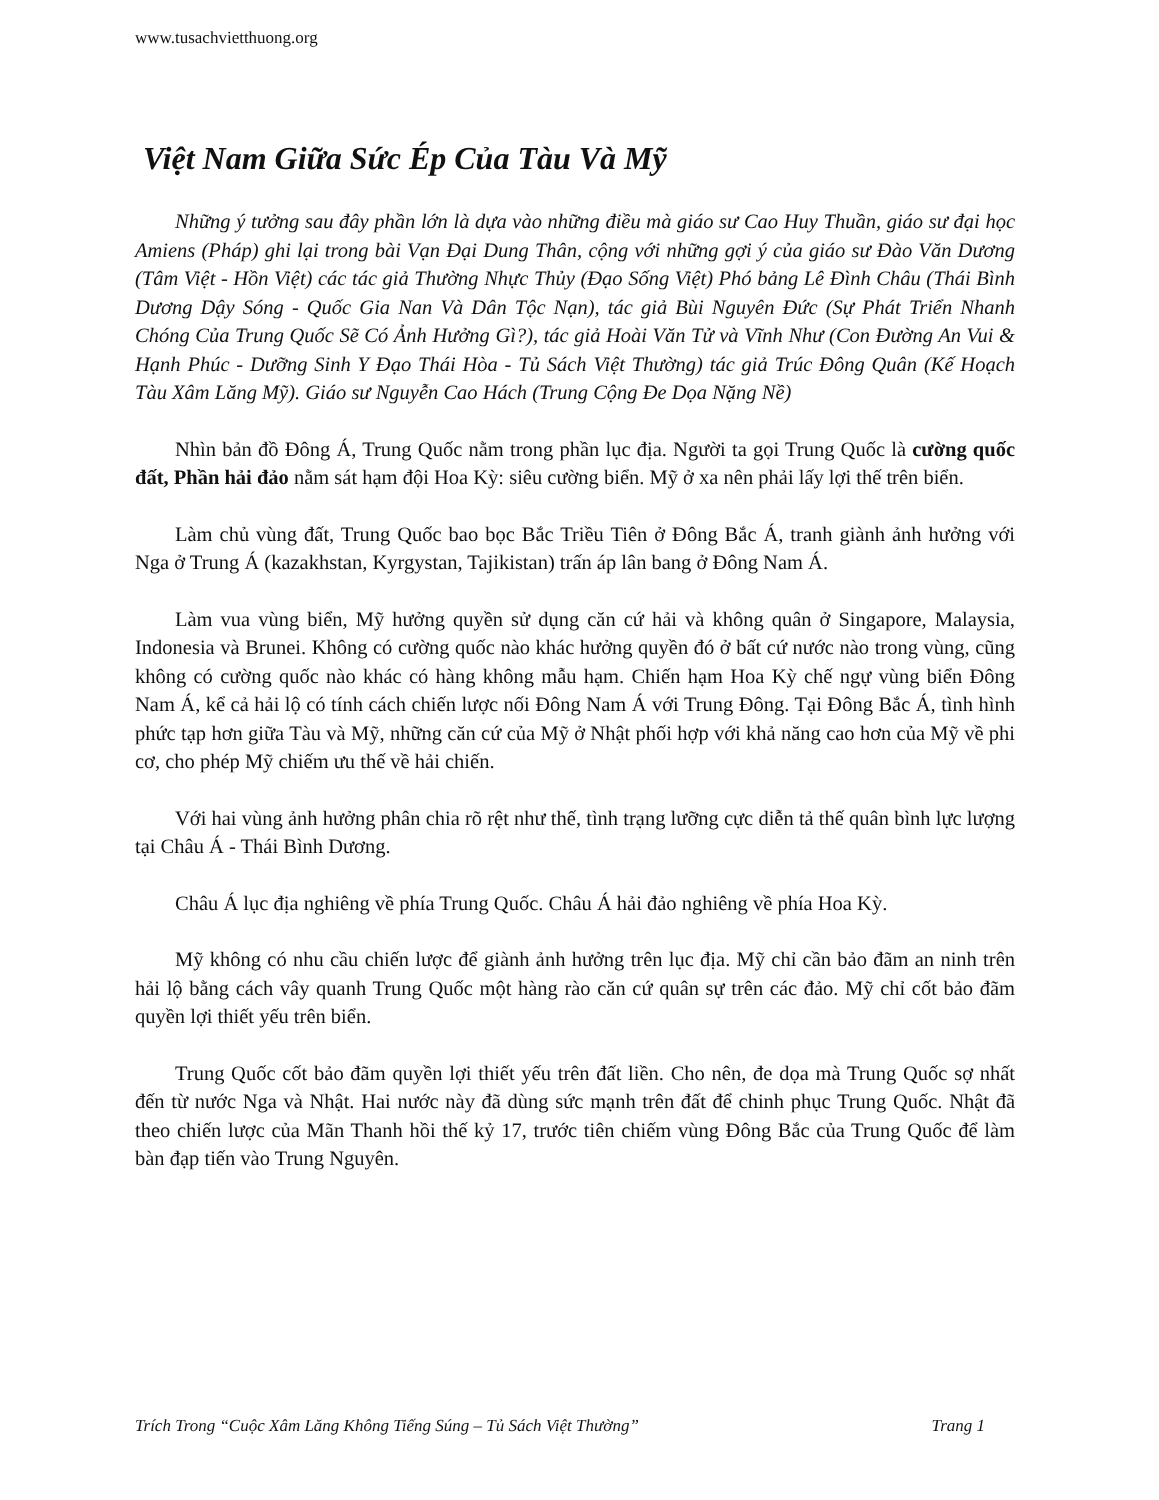www.tusachvietthuong.org
Việt Nam Giữa Sức Ép Của Tàu Và Mỹ
Những ý tưởng sau đây phần lớn là dựa vào những điều mà giáo sư Cao Huy Thuần, giáo sư đại học Amiens (Pháp) ghi lại trong bài Vạn Đại Dung Thân, cộng với những gợi ý của giáo sư Đào Văn Dương (Tâm Việt - Hồn Việt) các tác giả Thường Nhực Thủy (Đạo Sống Việt) Phó bảng Lê Đình Châu (Thái Bình Dương Dậy Sóng - Quốc Gia Nan Và Dân Tộc Nạn), tác giả Bùi Nguyên Đức (Sự Phát Triển Nhanh Chóng Của Trung Quốc Sẽ Có Ảnh Hưởng Gì?), tác giả Hoài Văn Tử và Vĩnh Như (Con Đường An Vui & Hạnh Phúc - Dưỡng Sinh Y Đạo Thái Hòa - Tủ Sách Việt Thường) tác giả Trúc Đông Quân (Kế Hoạch Tàu Xâm Lăng Mỹ). Giáo sư Nguyễn Cao Hách (Trung Cộng Đe Dọa Nặng Nề)
Nhìn bản đồ Đông Á, Trung Quốc nằm trong phần lục địa. Người ta gọi Trung Quốc là cường quốc đất, Phần hải đảo nằm sát hạm đội Hoa Kỳ: siêu cường biển. Mỹ ở xa nên phải lấy lợi thế trên biển.
Làm chủ vùng đất, Trung Quốc bao bọc Bắc Triều Tiên ở Đông Bắc Á, tranh giành ảnh hưởng với Nga ở Trung Á (kazakhstan, Kyrgystan, Tajikistan) trấn áp lân bang ở Đông Nam Á.
Làm vua vùng biển, Mỹ hưởng quyền sử dụng căn cứ hải và không quân ở Singapore, Malaysia, Indonesia và Brunei. Không có cường quốc nào khác hưởng quyền đó ở bất cứ nước nào trong vùng, cũng không có cường quốc nào khác có hàng không mẫu hạm. Chiến hạm Hoa Kỳ chế ngự vùng biển Đông Nam Á, kể cả hải lộ có tính cách chiến lược nối Đông Nam Á với Trung Đông. Tại Đông Bắc Á, tình hình phức tạp hơn giữa Tàu và Mỹ, những căn cứ của Mỹ ở Nhật phối hợp với khả năng cao hơn của Mỹ về phi cơ, cho phép Mỹ chiếm ưu thế về hải chiến.
Với hai vùng ảnh hưởng phân chia rõ rệt như thế, tình trạng lưỡng cực diễn tả thế quân bình lực lượng tại Châu Á - Thái Bình Dương.
Châu Á lục địa nghiêng về phía Trung Quốc. Châu Á hải đảo nghiêng về phía Hoa Kỳ.
Mỹ không có nhu cầu chiến lược để giành ảnh hưởng trên lục địa. Mỹ chỉ cần bảo đãm an ninh trên hải lộ bằng cách vây quanh Trung Quốc một hàng rào căn cứ quân sự trên các đảo. Mỹ chỉ cốt bảo đãm quyền lợi thiết yếu trên biển.
Trung Quốc cốt bảo đãm quyền lợi thiết yếu trên đất liền. Cho nên, đe dọa mà Trung Quốc sợ nhất đến từ nước Nga và Nhật. Hai nước này đã dùng sức mạnh trên đất để chinh phục Trung Quốc. Nhật đã theo chiến lược của Mãn Thanh hồi thế kỷ 17, trước tiên chiếm vùng Đông Bắc của Trung Quốc để làm bàn đạp tiến vào Trung Nguyên.
Trích Trong “Cuộc Xâm Lăng Không Tiếng Súng – Tủ Sách Việt Thường” Trang 1